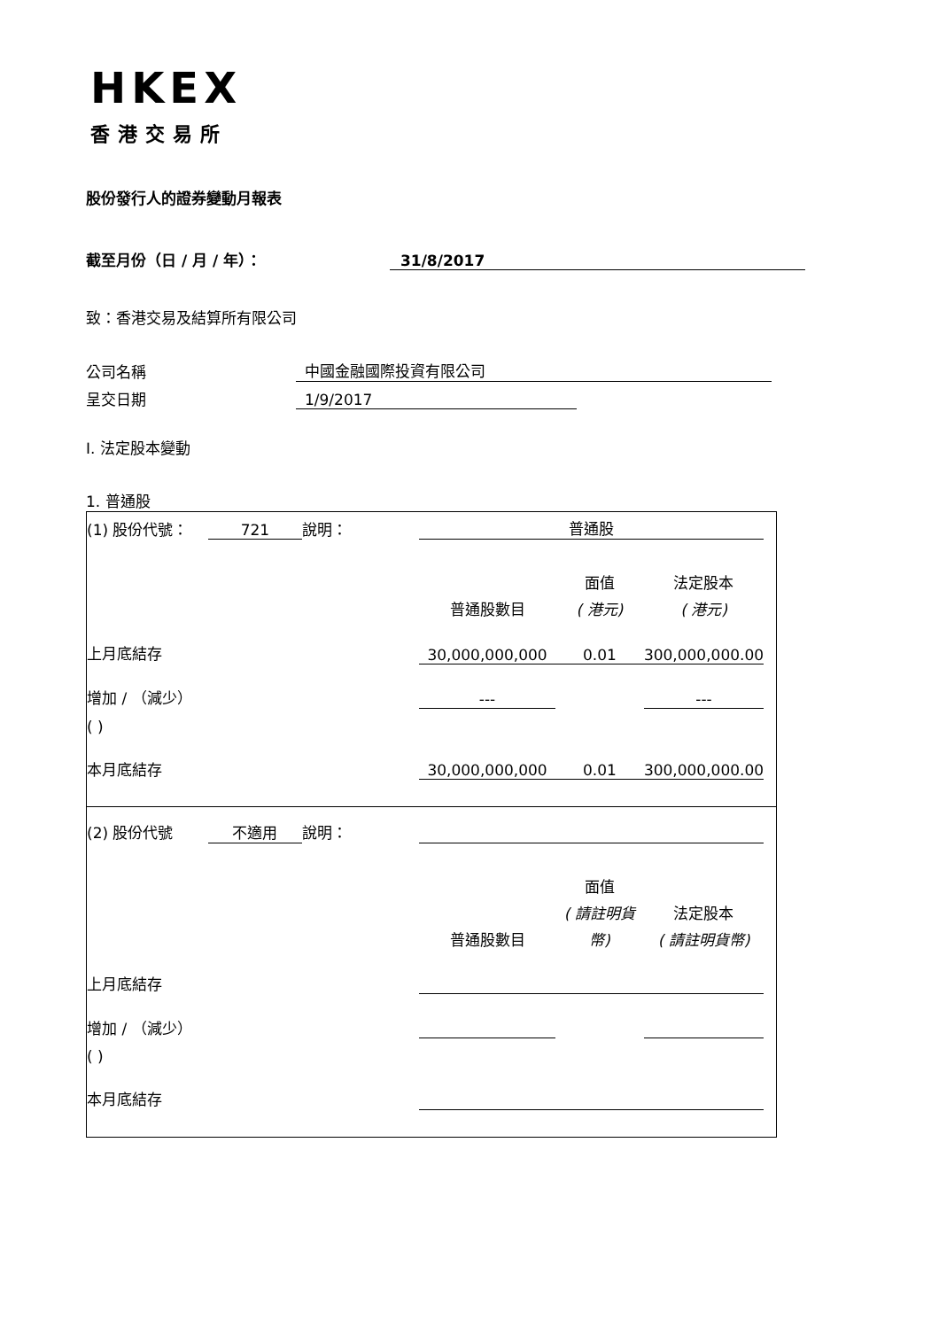HKEX
香港交易所
股份發行人的證券變動月報表
截至月份（日 / 月 / 年）：
31/8/2017
致：香港交易及結算所有限公司
公司名稱
中國金融國際投資有限公司
呈交日期
1/9/2017
I. 法定股本變動
1. 普通股
| (1) 股份代號： | 721 | 說明： | 普通股 | | | |
| | | | | 面值 | 法定股本 | |
| | | | 普通股數目 | ( 港元) | ( 港元) | |
| 上月底結存 | | | 30,000,000,000 | 0.01 | 300,000,000.00 | |
| 增加 / （減少） | | | --- | | --- | |
| ( ) | | | | | | |
| 本月底結存 | | | 30,000,000,000 | 0.01 | 300,000,000.00 | |
| (2) 股份代號 | 不適用 | 說明： | | | | |
| | | | | 面值 | | |
| | | | | ( 請註明貨 | 法定股本 | |
| | | | 普通股數目 | 幣) | ( 請註明貨幣) | |
| 上月底結存 | | | | | | |
| 增加 / （減少） | | | | | | |
| ( ) | | | | | | |
| 本月底結存 | | | | | | |